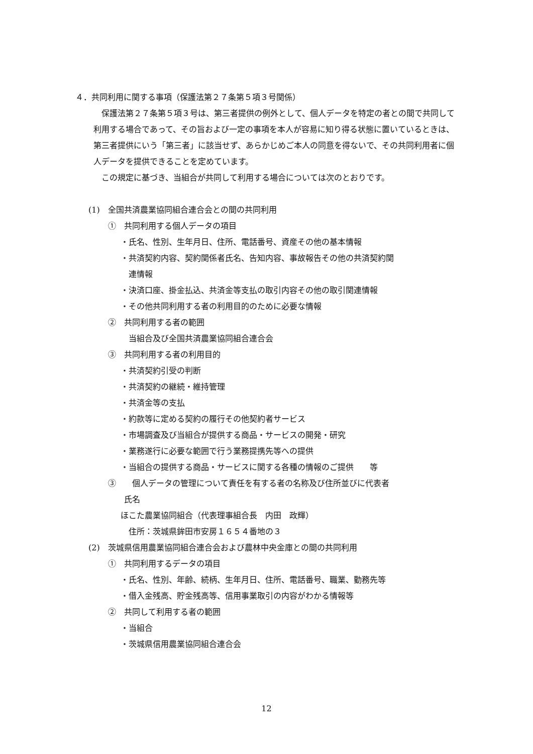４．共同利用に関する事項（保護法第２７条第５項３号関係）
　保護法第２７条第５項３号は、第三者提供の例外として、個人データを特定の者との間で共同して利用する場合であって、その旨および一定の事項を本人が容易に知り得る状態に置いているときは、第三者提供にいう「第三者」に該当せず、あらかじめご本人の同意を得ないで、その共同利用者に個人データを提供できることを定めています。
　この規定に基づき、当組合が共同して利用する場合については次のとおりです。
(1)　全国共済農業協同組合連合会との間の共同利用
①　共同利用する個人データの項目
・氏名、性別、生年月日、住所、電話番号、資産その他の基本情報
・共済契約内容、契約関係者氏名、告知内容、事故報告その他の共済契約関
　連情報
・決済口座、掛金払込、共済金等支払の取引内容その他の取引関連情報
・その他共同利用する者の利用目的のために必要な情報
②　共同利用する者の範囲
　当組合及び全国共済農業協同組合連合会
③　共同利用する者の利用目的
・共済契約引受の判断
・共済契約の継続・維持管理
・共済金等の支払
・約款等に定める契約の履行その他契約者サービス
・市場調査及び当組合が提供する商品・サービスの開発・研究
・業務遂行に必要な範囲で行う業務提携先等への提供
・当組合の提供する商品・サービスに関する各種の情報のご提供　　等
③　　個人データの管理について責任を有する者の名称及び住所並びに代表者
　　氏名
ほこた農業協同組合（代表理事組合長　内田　政輝）
　住所：茨城県鉾田市安房１６５４番地の３
(2)　茨城県信用農業協同組合連合会および農林中央金庫との間の共同利用
①　共同利用するデータの項目
・氏名、性別、年齢、続柄、生年月日、住所、電話番号、職業、勤務先等
・借入金残高、貯金残高等、信用事業取引の内容がわかる情報等
②　共同して利用する者の範囲
・当組合
・茨城県信用農業協同組合連合会
12